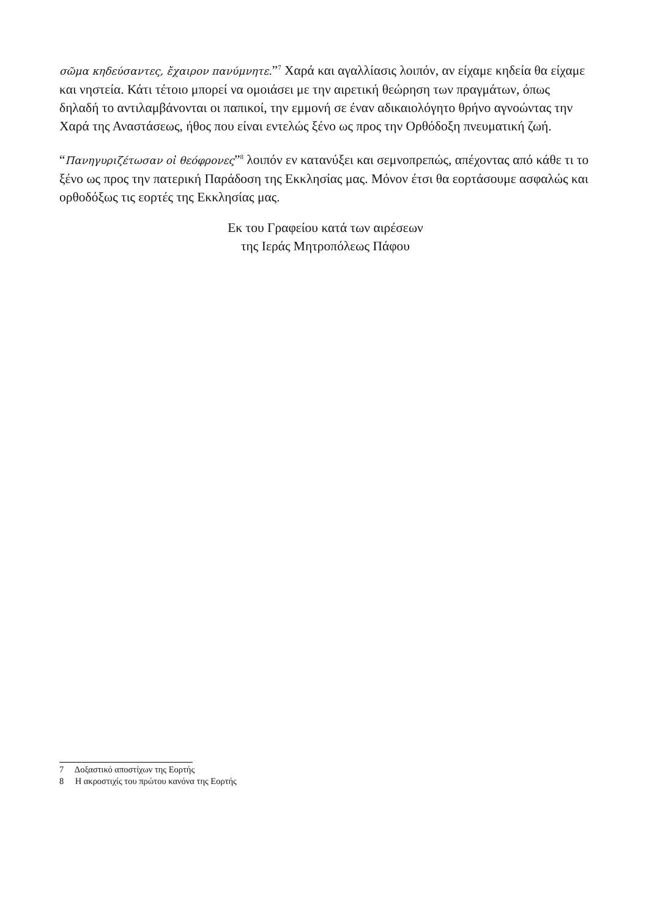σῶμα κηδεύσαντες, ἔχαιρον πανύμνητε.”<sup>7</sup> Χαρά και αγαλλίασις λοιπόν, αν είχαμε κηδεία θα είχαμε και νηστεία. Κάτι τέτοιο μπορεί να ομοιάσει με την αιρετική θεώρηση των πραγμάτων, όπως δηλαδή το αντιλαμβάνονται οι παπικοί, την εμμονή σε έναν αδικαιολόγητο θρήνο αγνοώντας την Χαρά της Αναστάσεως, ήθος που είναι εντελώς ξένο ως προς την Ορθόδοξη πνευματική ζωή.
“Πανηγυριζέτωσαν οἱ θεόφρονες”<sup>8</sup> λοιπόν εν κατανύξει και σεμνοπρεπώς, απέχοντας από κάθε τι το ξένο ως προς την πατερική Παράδοση της Εκκλησίας μας. Μόνον έτσι θα εορτάσουμε ασφαλώς και ορθοδόξως τις εορτές της Εκκλησίας μας.
Εκ του Γραφείου κατά των αιρέσεων
της Ιεράς Μητροπόλεως Πάφου
7 Δοξαστικό αποστίχων της Εορτής
8 Η ακροστιχίς του πρώτου κανόνα της Εορτής